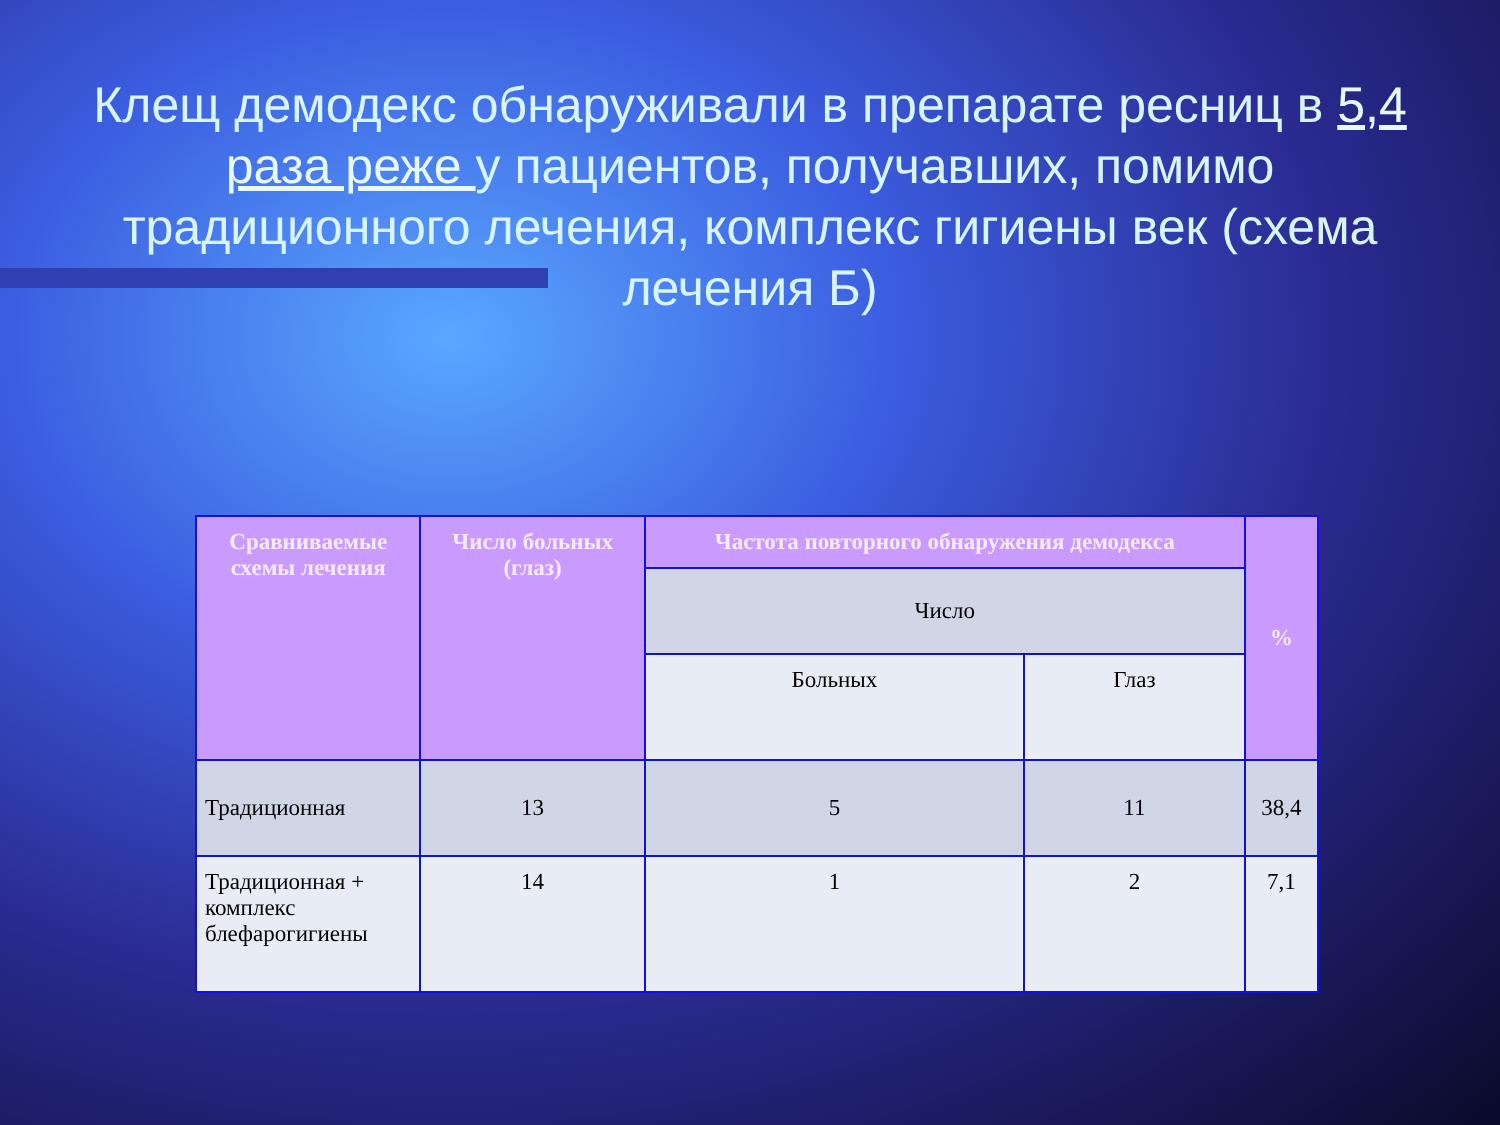Клещ демодекс обнаруживали в препарате ресниц в 5,4 раза реже у пациентов, получавших, помимо традиционного лечения, комплекс гигиены век (схема лечения Б)
| Сравниваемые схемы лечения | Число больных (глаз) | Частота повторного обнаружения демодекса | | % |
| --- | --- | --- | --- | --- |
| | | Число | | |
| | | Больных | Глаз | |
| Традиционная | 13 | 5 | 11 | 38,4 |
| Традиционная + комплекс блефарогигиены | 14 | 1 | 2 | 7,1 |